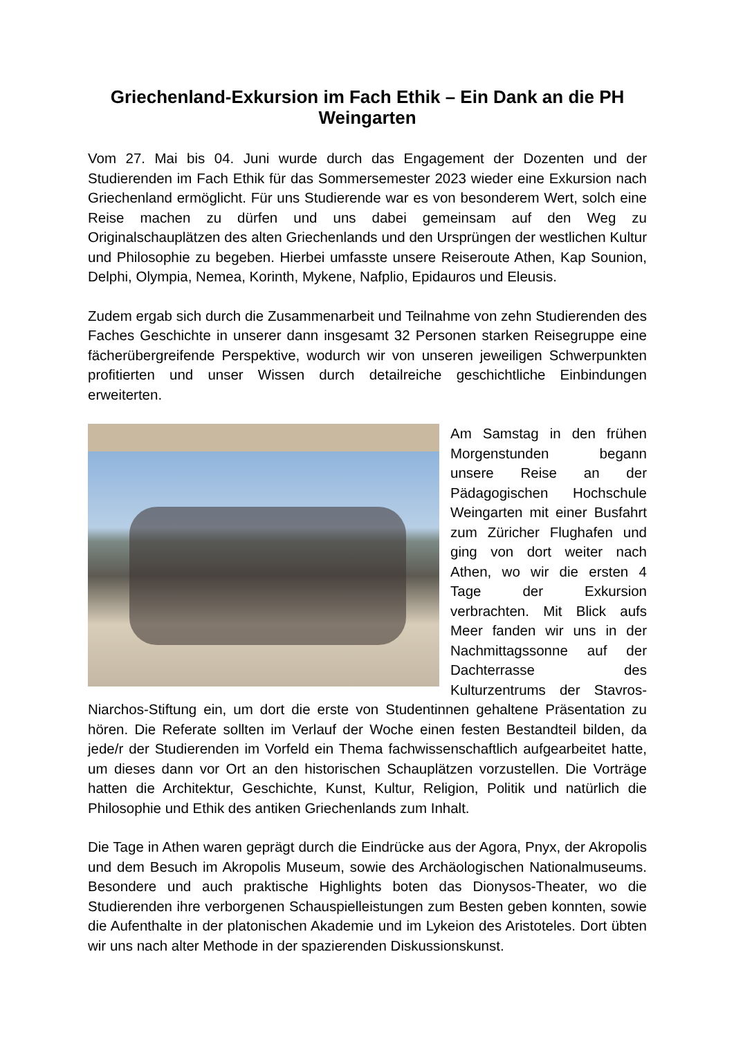Griechenland-Exkursion im Fach Ethik – Ein Dank an die PH Weingarten
Vom 27. Mai bis 04. Juni wurde durch das Engagement der Dozenten und der Studierenden im Fach Ethik für das Sommersemester 2023 wieder eine Exkursion nach Griechenland ermöglicht. Für uns Studierende war es von besonderem Wert, solch eine Reise machen zu dürfen und uns dabei gemeinsam auf den Weg zu Originalschauplätzen des alten Griechenlands und den Ursprüngen der westlichen Kultur und Philosophie zu begeben. Hierbei umfasste unsere Reiseroute Athen, Kap Sounion, Delphi, Olympia, Nemea, Korinth, Mykene, Nafplio, Epidauros und Eleusis.
Zudem ergab sich durch die Zusammenarbeit und Teilnahme von zehn Studierenden des Faches Geschichte in unserer dann insgesamt 32 Personen starken Reisegruppe eine fächerübergreifende Perspektive, wodurch wir von unseren jeweiligen Schwerpunkten profitierten und unser Wissen durch detailreiche geschichtliche Einbindungen erweiterten.
Am Samstag in den frühen Morgenstunden begann unsere Reise an der Pädagogischen Hochschule Weingarten mit einer Busfahrt zum Züricher Flughafen und ging von dort weiter nach Athen, wo wir die ersten 4 Tage der Exkursion verbrachten. Mit Blick aufs Meer fanden wir uns in der Nachmittagssonne auf der Dachterrasse des Kulturzentrums der Stavros-Niarchos-Stiftung ein, um dort die erste von Studentinnen gehaltene Präsentation zu hören. Die Referate sollten im Verlauf der Woche einen festen Bestandteil bilden, da jede/r der Studierenden im Vorfeld ein Thema fachwissenschaftlich aufgearbeitet hatte, um dieses dann vor Ort an den historischen Schauplätzen vorzustellen. Die Vorträge hatten die Architektur, Geschichte, Kunst, Kultur, Religion, Politik und natürlich die Philosophie und Ethik des antiken Griechenlands zum Inhalt.
Die Tage in Athen waren geprägt durch die Eindrücke aus der Agora, Pnyx, der Akropolis und dem Besuch im Akropolis Museum, sowie des Archäologischen Nationalmuseums. Besondere und auch praktische Highlights boten das Dionysos-Theater, wo die Studierenden ihre verborgenen Schauspielleistungen zum Besten geben konnten, sowie die Aufenthalte in der platonischen Akademie und im Lykeion des Aristoteles. Dort übten wir uns nach alter Methode in der spazierenden Diskussionskunst.